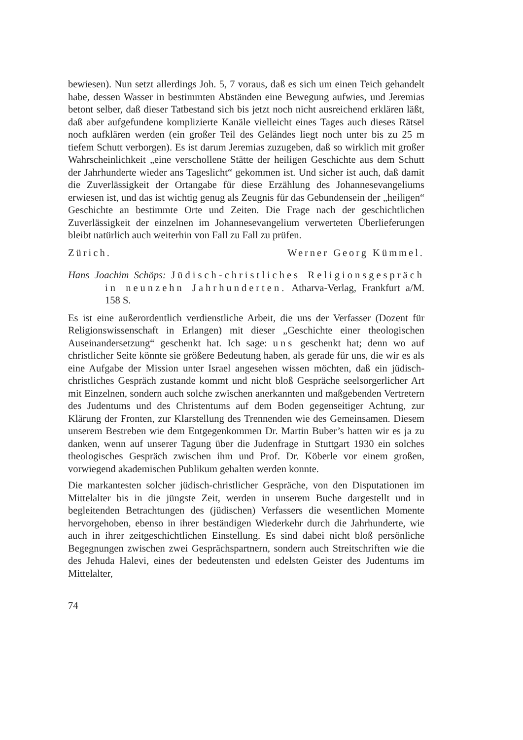bewiesen). Nun setzt allerdings Joh. 5, 7 voraus, daß es sich um einen Teich gehandelt habe, dessen Wasser in bestimmten Abständen eine Bewegung aufwies, und Jeremias betont selber, daß dieser Tatbestand sich bis jetzt noch nicht ausreichend erklären läßt, daß aber aufgefundene komplizierte Kanäle vielleicht eines Tages auch dieses Rätsel noch aufklären werden (ein großer Teil des Geländes liegt noch unter bis zu 25 m tiefem Schutt verborgen). Es ist darum Jeremias zuzugeben, daß so wirklich mit großer Wahrscheinlichkeit „eine verschollene Stätte der heiligen Geschichte aus dem Schutt der Jahrhunderte wieder ans Tageslicht“ gekommen ist. Und sicher ist auch, daß damit die Zuverlässigkeit der Ortangabe für diese Erzählung des Johannesevangeliums erwiesen ist, und das ist wichtig genug als Zeugnis für das Gebundensein der „heiligen“ Geschichte an bestimmte Orte und Zeiten. Die Frage nach der geschichtlichen Zuverlässigkeit der einzelnen im Johannesevangelium verwerteten Überlieferungen bleibt natürlich auch weiterhin von Fall zu Fall zu prüfen.
Zürich. Werner Georg Kümmel.
Hans Joachim Schöps: Jüdisch-christliches Religionsgespräch in neunzehn Jahrhunderten. Atharva-Verlag, Frankfurt a/M. 158 S.
Es ist eine außerordentlich verdienstliche Arbeit, die uns der Verfasser (Dozent für Religionswissenschaft in Erlangen) mit dieser „Geschichte einer theologischen Auseinandersetzung“ geschenkt hat. Ich sage: uns geschenkt hat; denn wo auf christlicher Seite könnte sie größere Bedeutung haben, als gerade für uns, die wir es als eine Aufgabe der Mission unter Israel angesehen wissen möchten, daß ein jüdisch-christliches Gespräch zustande kommt und nicht bloß Gespräche seelsorgerlicher Art mit Einzelnen, sondern auch solche zwischen anerkannten und maßgebenden Vertretern des Judentums und des Christentums auf dem Boden gegenseitiger Achtung, zur Klärung der Fronten, zur Klarstellung des Trennenden wie des Gemeinsamen. Diesem unserem Bestreben wie dem Entgegenkommen Dr. Martin Buber’s hatten wir es ja zu danken, wenn auf unserer Tagung über die Judenfrage in Stuttgart 1930 ein solches theologisches Gespräch zwischen ihm und Prof. Dr. Köberle vor einem großen, vorwiegend akademischen Publikum gehalten werden konnte.
Die markantesten solcher jüdisch-christlicher Gespräche, von den Disputationen im Mittelalter bis in die jüngste Zeit, werden in unserem Buche dargestellt und in begleitenden Betrachtungen des (jüdischen) Verfassers die wesentlichen Momente hervorgehoben, ebenso in ihrer beständigen Wiederkehr durch die Jahrhunderte, wie auch in ihrer zeitgeschichtlichen Einstellung. Es sind dabei nicht bloß persönliche Begegnungen zwischen zwei Gesprächspartnern, sondern auch Streitschriften wie die des Jehuda Halevi, eines der bedeutensten und edelsten Geister des Judentums im Mittelalter,
74